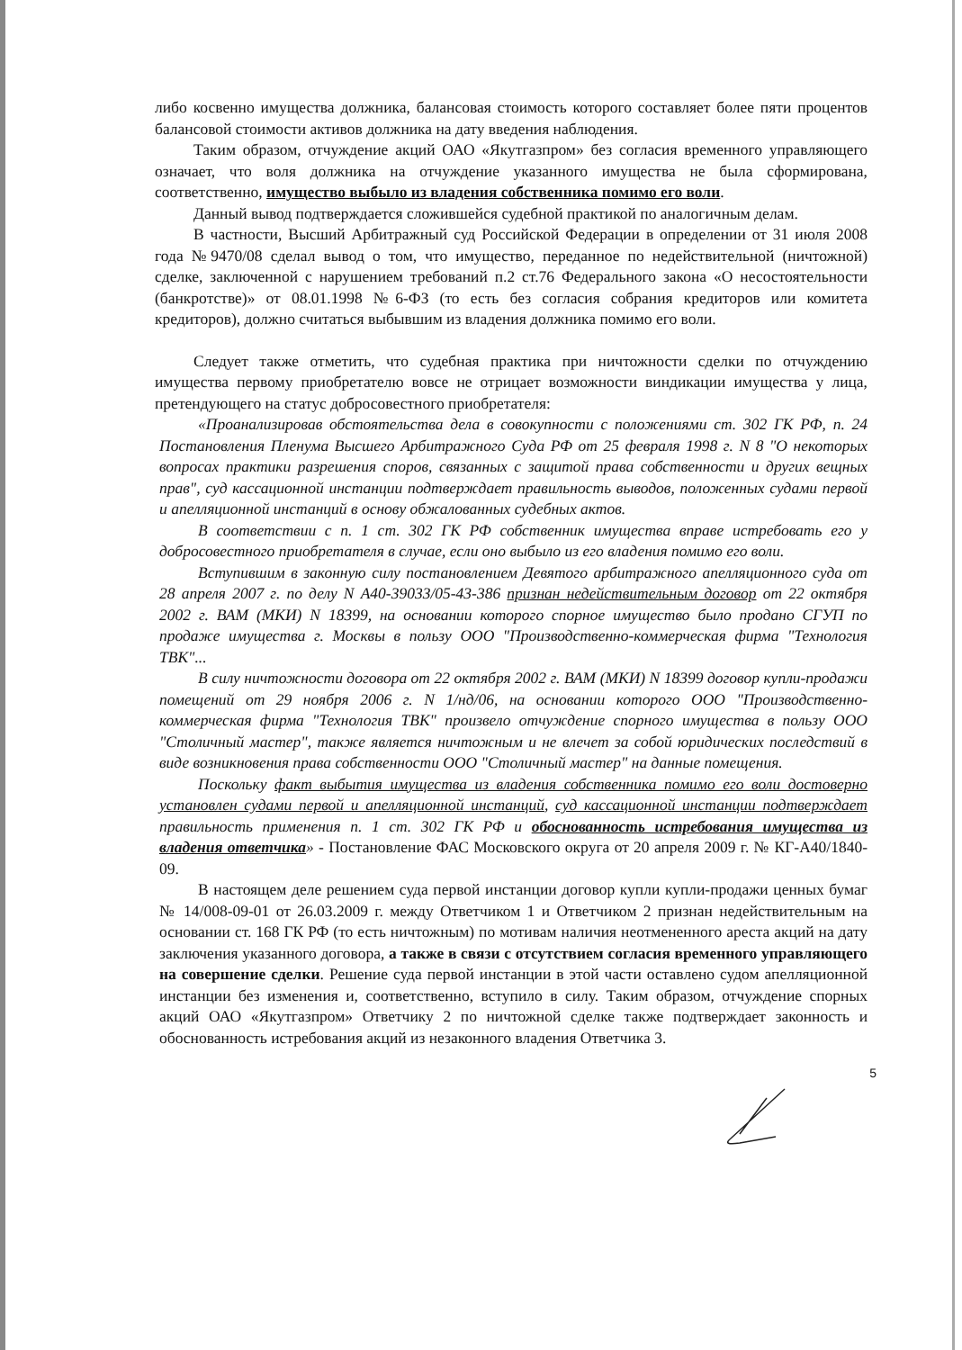либо косвенно имущества должника, балансовая стоимость которого составляет более пяти процентов балансовой стоимости активов должника на дату введения наблюдения.
Таким образом, отчуждение акций ОАО «Якутгазпром» без согласия временного управляющего означает, что воля должника на отчуждение указанного имущества не была сформирована, соответственно, имущество выбыло из владения собственника помимо его воли.
Данный вывод подтверждается сложившейся судебной практикой по аналогичным делам.
В частности, Высший Арбитражный суд Российской Федерации в определении от 31 июля 2008 года №9470/08 сделал вывод о том, что имущество, переданное по недействительной (ничтожной) сделке, заключенной с нарушением требований п.2 ст.76 Федерального закона «О несостоятельности (банкротстве)» от 08.01.1998 №6-ФЗ (то есть без согласия собрания кредиторов или комитета кредиторов), должно считаться выбывшим из владения должника помимо его воли.
Следует также отметить, что судебная практика при ничтожности сделки по отчуждению имущества первому приобретателю вовсе не отрицает возможности виндикации имущества у лица, претендующего на статус добросовестного приобретателя:
«Проанализировав обстоятельства дела в совокупности с положениями ст. 302 ГК РФ, п. 24 Постановления Пленума Высшего Арбитражного Суда РФ от 25 февраля 1998 г. N 8 "О некоторых вопросах практики разрешения споров, связанных с защитой права собственности и других вещных прав", суд кассационной инстанции подтверждает правильность выводов, положенных судами первой и апелляционной инстанций в основу обжалованных судебных актов.
В соответствии с п. 1 ст. 302 ГК РФ собственник имущества вправе истребовать его у добросовестного приобретателя в случае, если оно выбыло из его владения помимо его воли.
Вступившим в законную силу постановлением Девятого арбитражного апелляционного суда от 28 апреля 2007 г. по делу N А40-39033/05-43-386 признан недействительным договор от 22 октября 2002 г. ВАМ (МКИ) N 18399, на основании которого спорное имущество было продано СГУП по продаже имущества г. Москвы в пользу ООО "Производственно-коммерческая фирма "Технология ТВК"...
В силу ничтожности договора от 22 октября 2002 г. ВАМ (МКИ) N 18399 договор купли-продажи помещений от 29 ноября 2006 г. N 1/нд/06, на основании которого ООО "Производственно-коммерческая фирма "Технология ТВК" произвело отчуждение спорного имущества в пользу ООО "Столичный мастер", также является ничтожным и не влечет за собой юридических последствий в виде возникновения права собственности ООО "Столичный мастер" на данные помещения.
Поскольку факт выбытия имущества из владения собственника помимо его воли достоверно установлен судами первой и апелляционной инстанций, суд кассационной инстанции подтверждает правильность применения п. 1 ст. 302 ГК РФ и обоснованность истребования имущества из владения ответчика» - Постановление ФАС Московского округа от 20 апреля 2009 г. № КГ-А40/1840-09.
В настоящем деле решением суда первой инстанции договор купли купли-продажи ценных бумаг № 14/008-09-01 от 26.03.2009 г. между Ответчиком 1 и Ответчиком 2 признан недействительным на основании ст. 168 ГК РФ (то есть ничтожным) по мотивам наличия неотмененного ареста акций на дату заключения указанного договора, а также в связи с отсутствием согласия временного управляющего на совершение сделки. Решение суда первой инстанции в этой части оставлено судом апелляционной инстанции без изменения и, соответственно, вступило в силу. Таким образом, отчуждение спорных акций ОАО «Якутгазпром» Ответчику 2 по ничтожной сделке также подтверждает законность и обоснованность истребования акций из незаконного владения Ответчика 3.
5